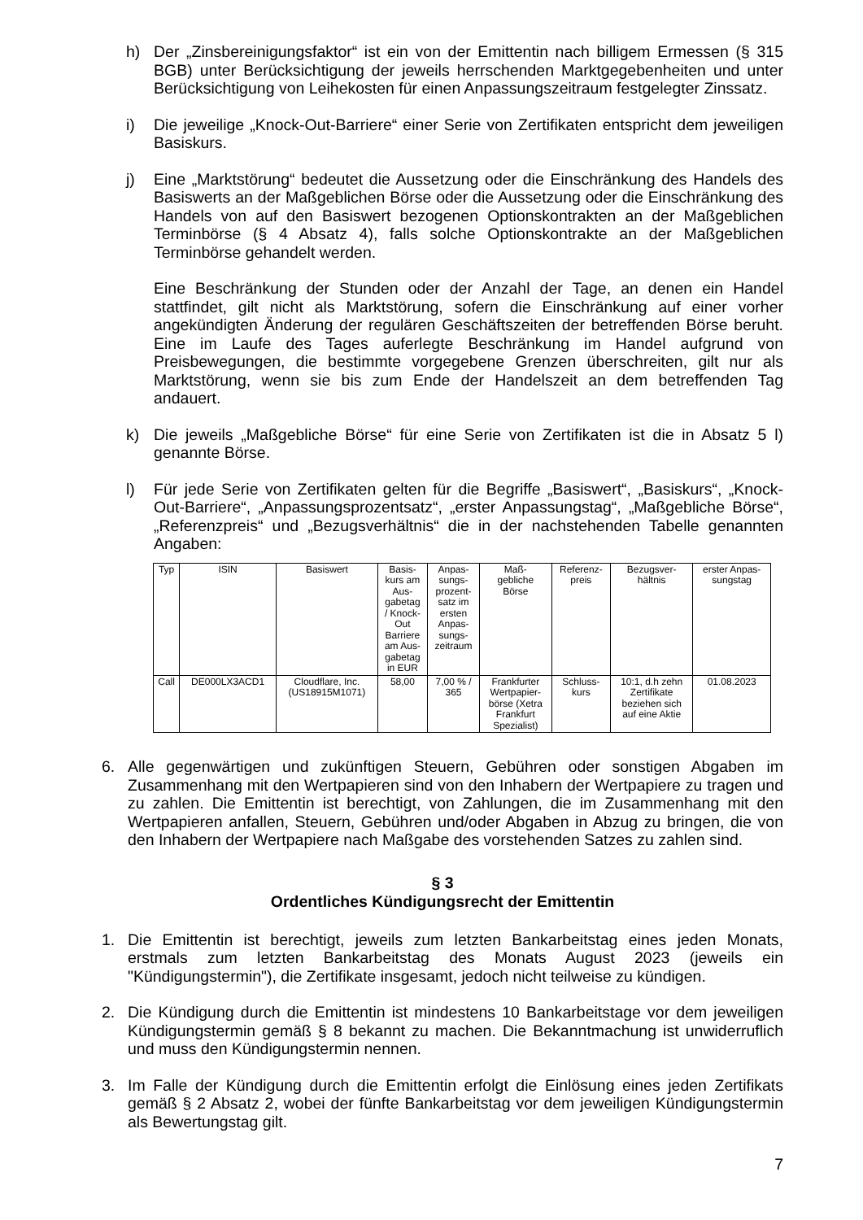h) Der „Zinsbereinigungsfaktor“ ist ein von der Emittentin nach billigem Ermessen (§ 315 BGB) unter Berücksichtigung der jeweils herrschenden Marktgegebenheiten und unter Berücksichtigung von Leihekosten für einen Anpassungszeitraum festgelegter Zinssatz.
i) Die jeweilige „Knock-Out-Barriere“ einer Serie von Zertifikaten entspricht dem jeweiligen Basiskurs.
j) Eine „Marktstörung“ bedeutet die Aussetzung oder die Einschränkung des Handels des Basiswerts an der Maßgeblichen Börse oder die Aussetzung oder die Einschränkung des Handels von auf den Basiswert bezogenen Optionskontrakten an der Maßgeblichen Terminbörse (§ 4 Absatz 4), falls solche Optionskontrakte an der Maßgeblichen Terminbörse gehandelt werden.
Eine Beschränkung der Stunden oder der Anzahl der Tage, an denen ein Handel stattfindet, gilt nicht als Marktstörung, sofern die Einschränkung auf einer vorher angekündigten Änderung der regulären Geschäftszeiten der betreffenden Börse beruht. Eine im Laufe des Tages auferlegte Beschränkung im Handel aufgrund von Preisbewegungen, die bestimmte vorgegebene Grenzen überschreiten, gilt nur als Marktstörung, wenn sie bis zum Ende der Handelszeit an dem betreffenden Tag andauert.
k) Die jeweils „Maßgebliche Börse“ für eine Serie von Zertifikaten ist die in Absatz 5 l) genannte Börse.
l) Für jede Serie von Zertifikaten gelten für die Begriffe „Basiswert“, „Basiskurs“, „Knock-Out-Barriere“, „Anpassungsprozentsatz“, „erster Anpassungstag“, „Maßgebliche Börse“, „Referenzpreis“ und „Bezugsverhältnis“ die in der nachstehenden Tabelle genannten Angaben:
| Typ | ISIN | Basiswert | Basis- kurs am Aus- gabetag / Knock- Out Barriere am Aus- gabetag in EUR | Anpas- sungs- prozent- satz im ersten Anpas- sungs- zeitraum | Maß- gebliche Börse | Referenz- preis | Bezugsver- hältnis | erster Anpas- sungstag |
| Call | DE000LX3ACD1 | Cloudflare, Inc. (US18915M1071) | 58,00 | 7,00 % / 365 | Frankfurter Wertpapier- börse (Xetra Frankfurt Spezialist) | Schluss- kurs | 10:1, d.h zehn Zertifikate beziehen sich auf eine Aktie | 01.08.2023 |
6. Alle gegenwärtigen und zukünftigen Steuern, Gebühren oder sonstigen Abgaben im Zusammenhang mit den Wertpapieren sind von den Inhabern der Wertpapiere zu tragen und zu zahlen. Die Emittentin ist berechtigt, von Zahlungen, die im Zusammenhang mit den Wertpapieren anfallen, Steuern, Gebühren und/oder Abgaben in Abzug zu bringen, die von den Inhabern der Wertpapiere nach Maßgabe des vorstehenden Satzes zu zahlen sind.
§ 3
Ordentliches Kündigungsrecht der Emittentin
1. Die Emittentin ist berechtigt, jeweils zum letzten Bankarbeitstag eines jeden Monats, erstmals zum letzten Bankarbeitstag des Monats August 2023 (jeweils ein "Kündigungstermin"), die Zertifikate insgesamt, jedoch nicht teilweise zu kündigen.
2. Die Kündigung durch die Emittentin ist mindestens 10 Bankarbeitstage vor dem jeweiligen Kündigungstermin gemäß § 8 bekannt zu machen. Die Bekanntmachung ist unwiderruflich und muss den Kündigungstermin nennen.
3. Im Falle der Kündigung durch die Emittentin erfolgt die Einlösung eines jeden Zertifikats gemäß § 2 Absatz 2, wobei der fünfte Bankarbeitstag vor dem jeweiligen Kündigungstermin als Bewertungstag gilt.
7